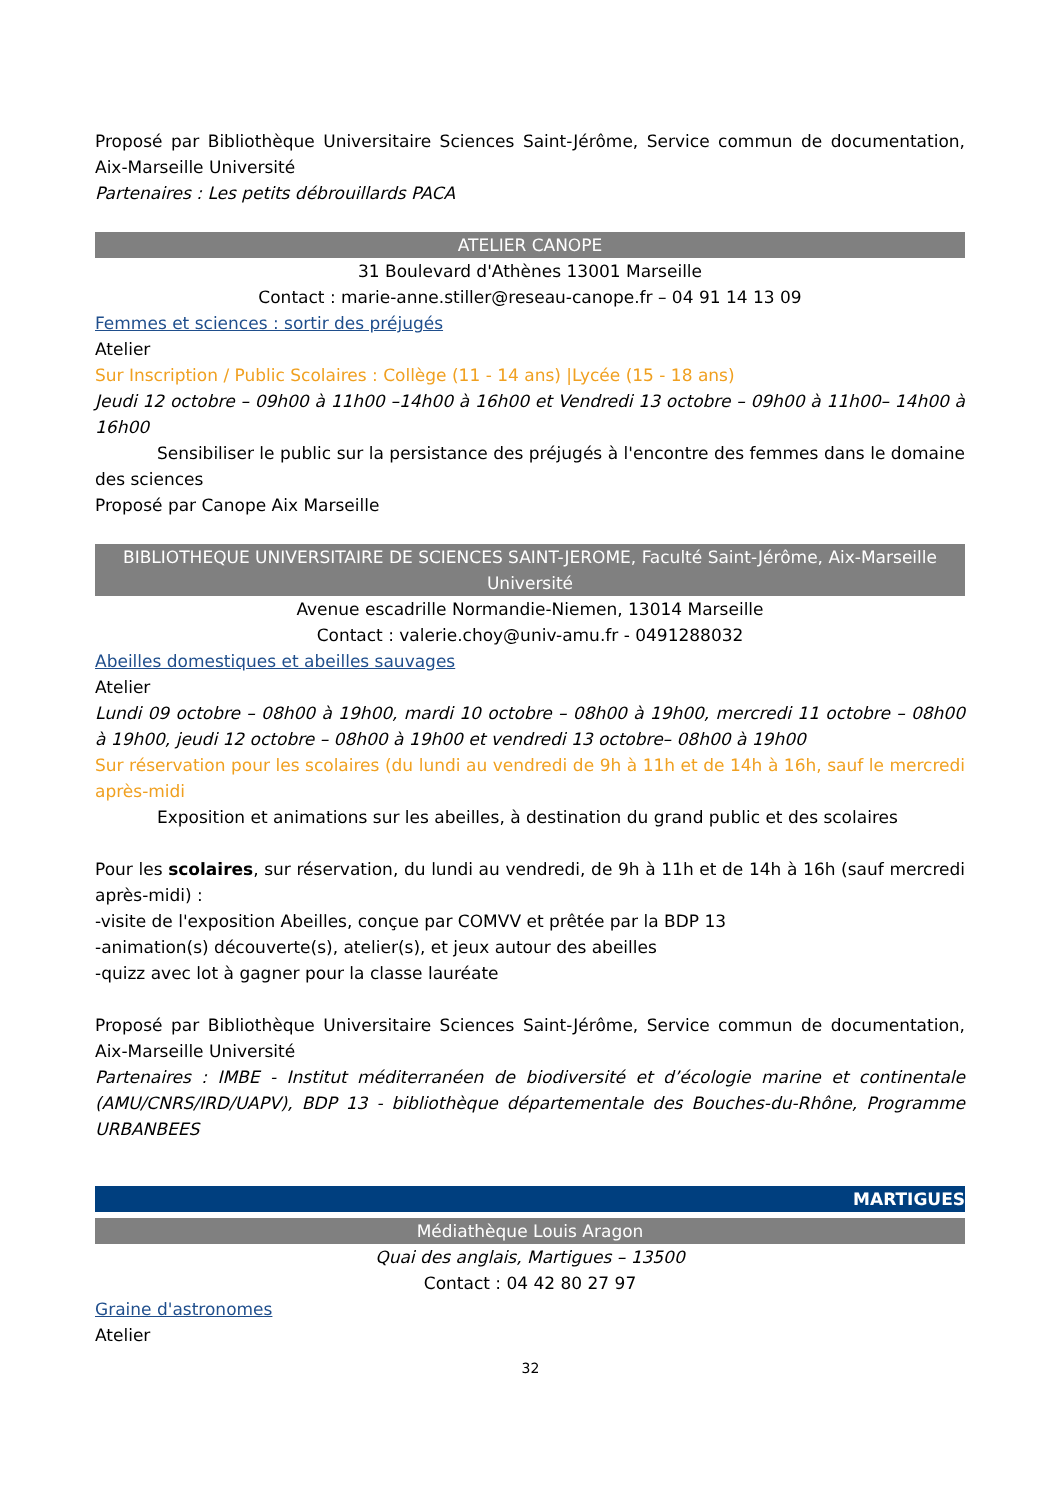Proposé par Bibliothèque Universitaire Sciences Saint-Jérôme, Service commun de documentation, Aix-Marseille Université
Partenaires : Les petits débrouillards PACA
ATELIER CANOPE
31 Boulevard d'Athènes 13001 Marseille
Contact : marie-anne.stiller@reseau-canope.fr – 04 91 14 13 09
Femmes et sciences : sortir des préjugés
Atelier
Sur Inscription / Public Scolaires : Collège (11 - 14 ans) |Lycée (15 - 18 ans)
Jeudi 12 octobre – 09h00 à 11h00 –14h00 à 16h00 et Vendredi 13 octobre – 09h00 à 11h00– 14h00 à 16h00
Sensibiliser le public sur la persistance des préjugés à l'encontre des femmes dans le domaine des sciences
Proposé par Canope Aix Marseille
BIBLIOTHEQUE UNIVERSITAIRE DE SCIENCES SAINT-JEROME, Faculté Saint-Jérôme, Aix-Marseille Université
Avenue escadrille Normandie-Niemen, 13014 Marseille
Contact : valerie.choy@univ-amu.fr - 0491288032
Abeilles domestiques et abeilles sauvages
Atelier
Lundi 09 octobre – 08h00 à 19h00, mardi 10 octobre – 08h00 à 19h00, mercredi 11 octobre – 08h00 à 19h00, jeudi 12 octobre – 08h00 à 19h00 et vendredi 13 octobre– 08h00 à 19h00
Sur réservation pour les scolaires (du lundi au vendredi de 9h à 11h et de 14h à 16h, sauf le mercredi après-midi
Exposition et animations sur les abeilles, à destination du grand public et des scolaires
Pour les scolaires, sur réservation, du lundi au vendredi, de 9h à 11h et de 14h à 16h (sauf mercredi après-midi) :
-visite de l'exposition Abeilles, conçue par COMVV et prêtée par la BDP 13
-animation(s) découverte(s), atelier(s), et jeux autour des abeilles
-quizz avec lot à gagner pour la classe lauréate
Proposé par Bibliothèque Universitaire Sciences Saint-Jérôme, Service commun de documentation, Aix-Marseille Université
Partenaires : IMBE - Institut méditerranéen de biodiversité et d’écologie marine et continentale (AMU/CNRS/IRD/UAPV), BDP 13 - bibliothèque départementale des Bouches-du-Rhône, Programme URBANBEES
MARTIGUES
Médiathèque Louis Aragon
Quai des anglais, Martigues – 13500
Contact : 04 42 80 27 97
Graine d'astronomes
Atelier
32